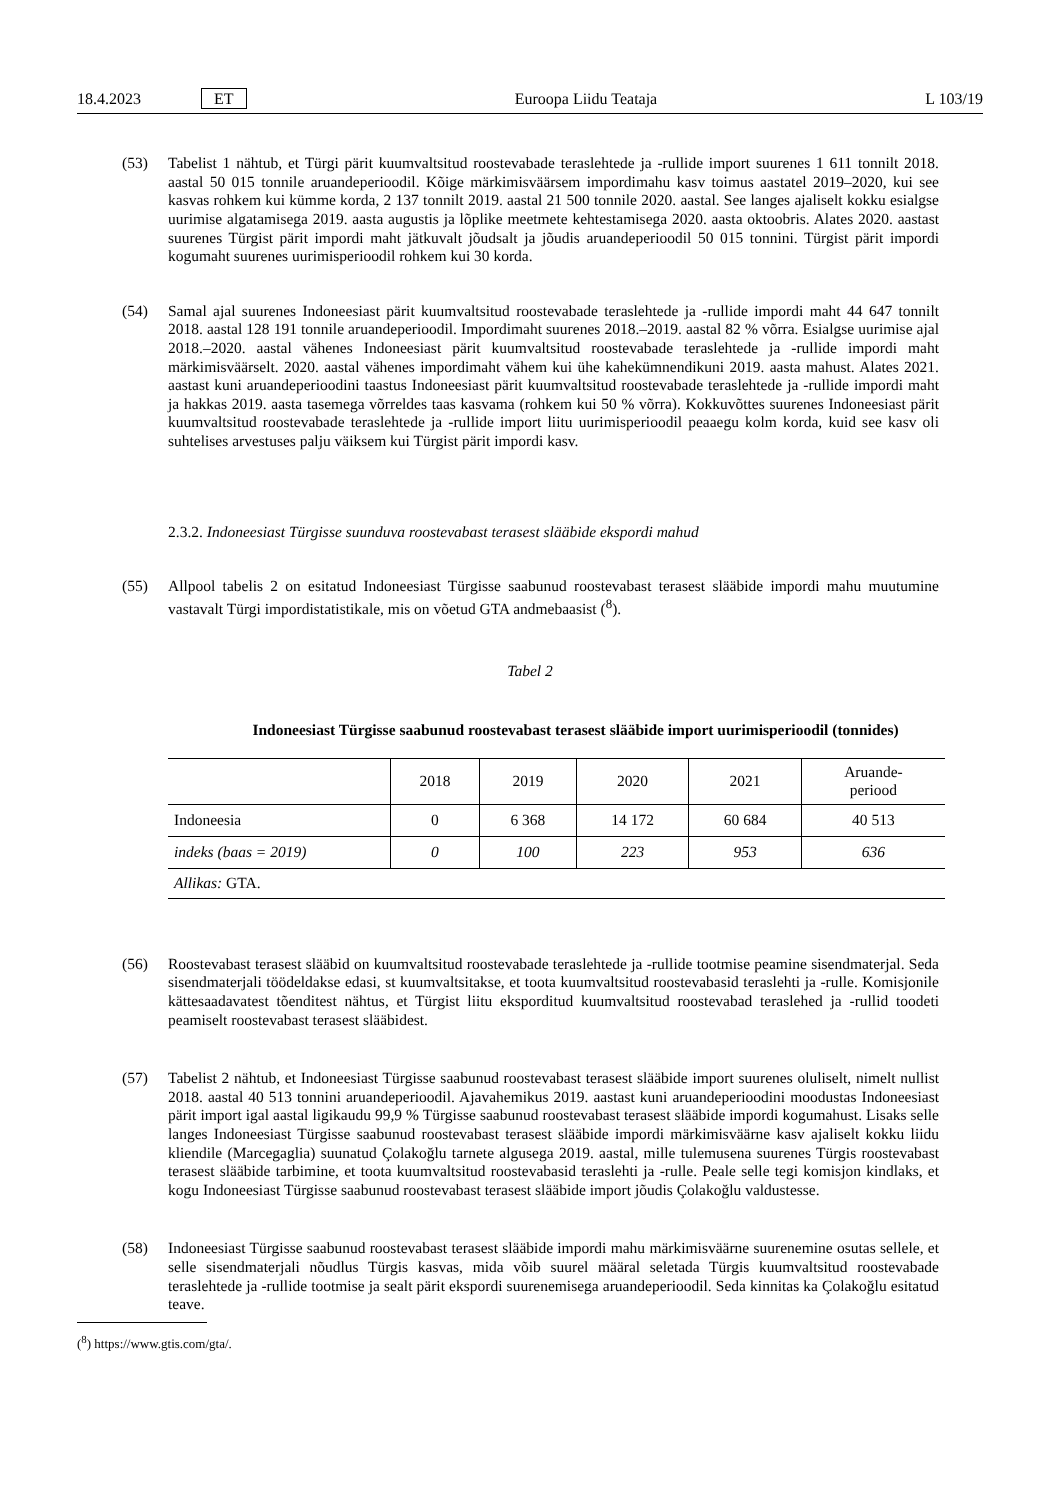18.4.2023 ET Euroopa Liidu Teataja L 103/19
(53) Tabelist 1 nähtub, et Türgi pärit kuumvaltsitud roostevabade teraslehtede ja -rullide import suurenes 1 611 tonnilt 2018. aastal 50 015 tonnile aruandeperioodil. Kõige märkimisväärsem impordimahu kasv toimus aastatel 2019–2020, kui see kasvas rohkem kui kümme korda, 2 137 tonnilt 2019. aastal 21 500 tonnile 2020. aastal. See langes ajaliselt kokku esialgse uurimise algatamisega 2019. aasta augustis ja lõplike meetmete kehtestamisega 2020. aasta oktoobris. Alates 2020. aastast suurenes Türgist pärit impordi maht jätkuvalt jõudsalt ja jõudis aruandeperioodil 50 015 tonnini. Türgist pärit impordi kogumaht suurenes uurimisperioodil rohkem kui 30 korda.
(54) Samal ajal suurenes Indoneesiast pärit kuumvaltsitud roostevabade teraslehtede ja -rullide impordi maht 44 647 tonnilt 2018. aastal 128 191 tonnile aruandeperioodil. Impordimaht suurenes 2018.–2019. aastal 82 % võrra. Esialgse uurimise ajal 2018.–2020. aastal vähenes Indoneesiast pärit kuumvaltsitud roostevabade teraslehtede ja -rullide impordi maht märkimisväärselt. 2020. aastal vähenes impordimaht vähem kui ühe kahekümnendikuni 2019. aasta mahust. Alates 2021. aastast kuni aruandeperioodini taastus Indoneesiast pärit kuumvaltsitud roostevabade teraslehtede ja -rullide impordi maht ja hakkas 2019. aasta tasemega võrreldes taas kasvama (rohkem kui 50 % võrra). Kokkuvõttes suurenes Indoneesiast pärit kuumvaltsitud roostevabade teraslehtede ja -rullide import liitu uurimisperioodil peaaegu kolm korda, kuid see kasv oli suhtelises arvestuses palju väiksem kui Türgist pärit impordi kasv.
2.3.2. Indoneesiast Türgisse suunduva roostevabast terasest slääbide ekspordi mahud
(55) Allpool tabelis 2 on esitatud Indoneesiast Türgisse saabunud roostevabast terasest slääbide impordi mahu muutumine vastavalt Türgi impordistatistikale, mis on võetud GTA andmebaasist (<sup>8</sup>).
Tabel 2
Indoneesiast Türgisse saabunud roostevabast terasest slääbide import uurimisperioodil (tonnides)
| | 2018 | 2019 | 2020 | 2021 | Aruande- periood |
| --- | --- | --- | --- | --- | --- |
| Indoneesia | 0 | 6 368 | 14 172 | 60 684 | 40 513 |
| indeks (baas = 2019) | 0 | 100 | 223 | 953 | 636 |
| Allikas: GTA. | | | | | |
(56) Roostevabast terasest slääbid on kuumvaltsitud roostevabade teraslehtede ja -rullide tootmise peamine sisendmaterjal. Seda sisendmaterjali töödeldakse edasi, st kuumvaltsitakse, et toota kuumvaltsitud roostevabasid teraslehti ja -rulle. Komisjonile kättesaadavatest tõenditest nähtus, et Türgist liitu eksporditud kuumvaltsitud roostevabad teraslehed ja -rullid toodeti peamiselt roostevabast terasest slääbidest.
(57) Tabelist 2 nähtub, et Indoneesiast Türgisse saabunud roostevabast terasest slääbide import suurenes oluliselt, nimelt nullist 2018. aastal 40 513 tonnini aruandeperioodil. Ajavahemikus 2019. aastast kuni aruandeperioodini moodustas Indoneesiast pärit import igal aastal ligikaudu 99,9 % Türgisse saabunud roostevabast terasest slääbide impordi kogumahust. Lisaks selle langes Indoneesiast Türgisse saabunud roostevabast terasest slääbide impordi märkimisväärne kasv ajaliselt kokku liidu kliendile (Marcegaglia) suunatud Çolakoğlu tarnete algusega 2019. aastal, mille tulemusena suurenes Türgis roostevabast terasest slääbide tarbimine, et toota kuumvaltsitud roostevabasid teraslehti ja -rulle. Peale selle tegi komisjon kindlaks, et kogu Indoneesiast Türgisse saabunud roostevabast terasest slääbide import jõudis Çolakoğlu valdustesse.
(58) Indoneesiast Türgisse saabunud roostevabast terasest slääbide impordi mahu märkimisväärne suurenemine osutas sellele, et selle sisendmaterjali nõudlus Türgis kasvas, mida võib suurel määral seletada Türgis kuumvaltsitud roostevabade teraslehtede ja -rullide tootmise ja sealt pärit ekspordi suurenemisega aruandeperioodil. Seda kinnitas ka Çolakoğlu esitatud teave.
(<sup>8</sup>) https://www.gtis.com/gta/.